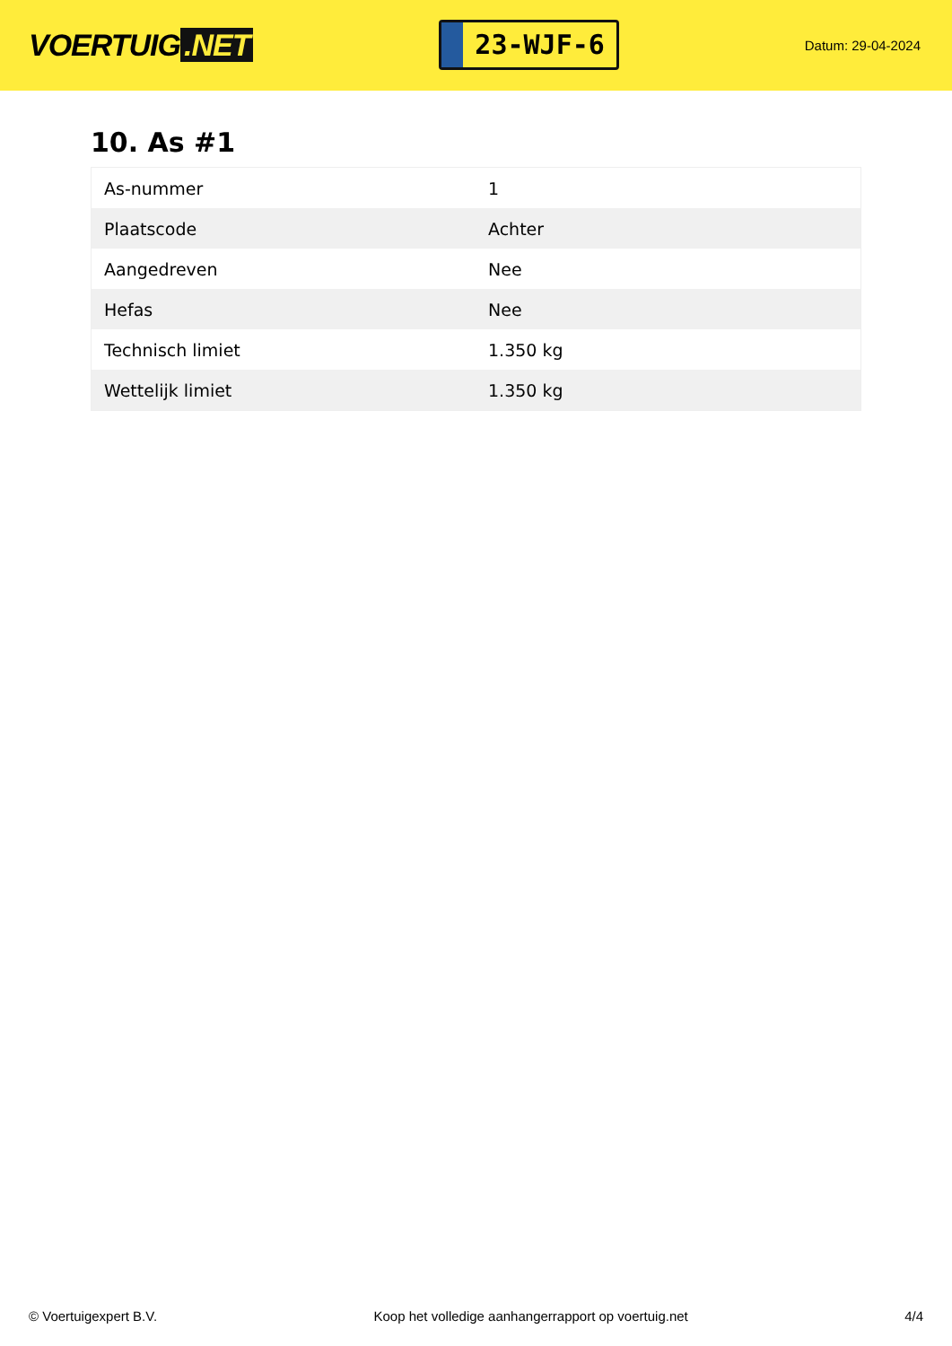VOERTUIG.NET
23-WJF-6
Datum: 29-04-2024
10. As #1
| As-nummer | 1 |
| Plaatscode | Achter |
| Aangedreven | Nee |
| Hefas | Nee |
| Technisch limiet | 1.350 kg |
| Wettelijk limiet | 1.350 kg |
© Voertuigexpert B.V. Koop het volledige aanhangerrapport op voertuig.net 4/4